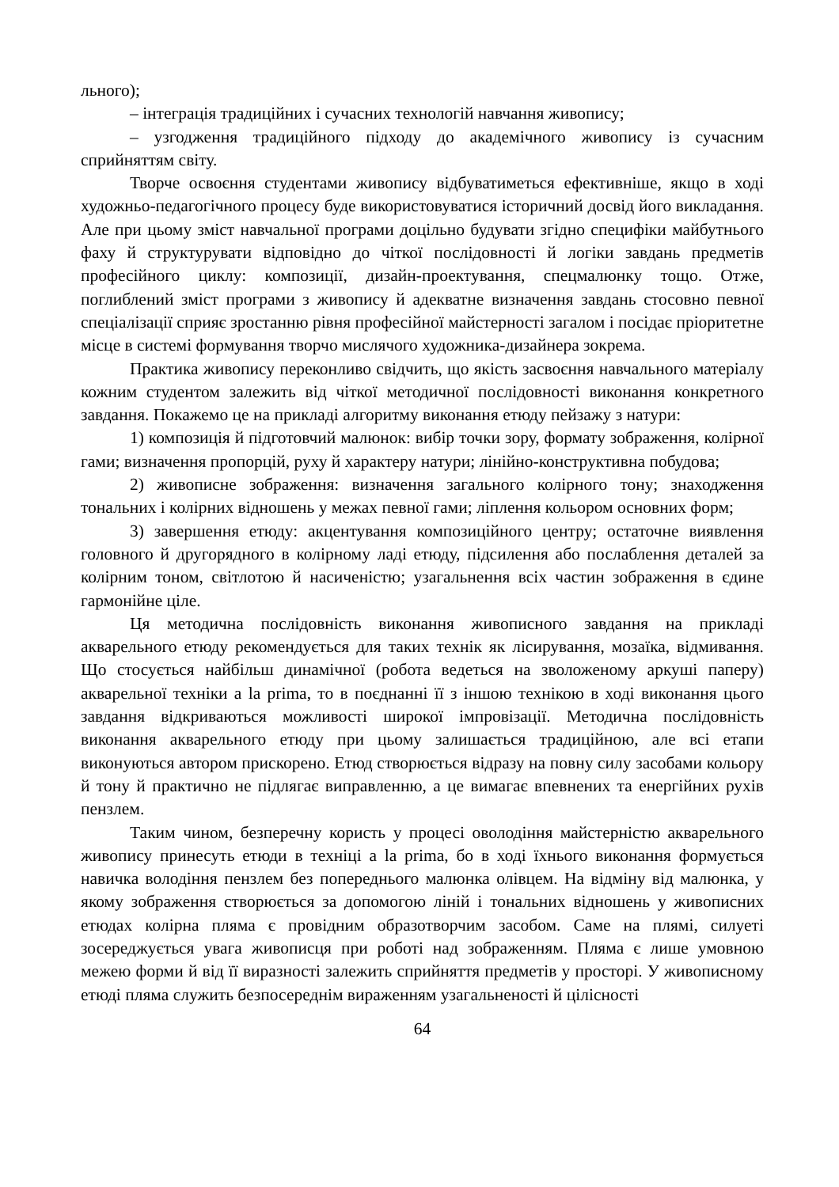льного);
– інтеграція традиційних і сучасних технологій навчання живопису;
– узгодження традиційного підходу до академічного живопису із сучасним сприйняттям світу.
Творче освоєння студентами живопису відбуватиметься ефективніше, якщо в ході художньо-педагогічного процесу буде використовуватися історичний досвід його викладання. Але при цьому зміст навчальної програми доцільно будувати згідно специфіки майбутнього фаху й структурувати відповідно до чіткої послідовності й логіки завдань предметів професійного циклу: композиції, дизайн-проектування, спецмалюнку тощо. Отже, поглиблений зміст програми з живопису й адекватне визначення завдань стосовно певної спеціалізації сприяє зростанню рівня професійної майстерності загалом і посідає пріоритетне місце в системі формування творчо мислячого художника-дизайнера зокрема.
Практика живопису переконливо свідчить, що якість засвоєння навчального матеріалу кожним студентом залежить від чіткої методичної послідовності виконання конкретного завдання. Покажемо це на прикладі алгоритму виконання етюду пейзажу з натури:
1) композиція й підготовчий малюнок: вибір точки зору, формату зображення, колірної гами; визначення пропорцій, руху й характеру натури; лінійно-конструктивна побудова;
2) живописне зображення: визначення загального колірного тону; знаходження тональних і колірних відношень у межах певної гами; ліплення кольором основних форм;
3) завершення етюду: акцентування композиційного центру; остаточне виявлення головного й другорядного в колірному ладі етюду, підсилення або послаблення деталей за колірним тоном, світлотою й насиченістю; узагальнення всіх частин зображення в єдине гармонійне ціле.
Ця методична послідовність виконання живописного завдання на прикладі акварельного етюду рекомендується для таких технік як лісирування, мозаїка, відмивання. Що стосується найбільш динамічної (робота ведеться на зволоженому аркуші паперу) акварельної техніки a la prima, то в поєднанні її з іншою технікою в ході виконання цього завдання відкриваються можливості широкої імпровізації. Методична послідовність виконання акварельного етюду при цьому залишається традиційною, але всі етапи виконуються автором прискорено. Етюд створюється відразу на повну силу засобами кольору й тону й практично не підлягає виправленню, а це вимагає впевнених та енергійних рухів пензлем.
Таким чином, безперечну користь у процесі оволодіння майстерністю акварельного живопису принесуть етюди в техніці a la prima, бо в ході їхнього виконання формується навичка володіння пензлем без попереднього малюнка олівцем. На відміну від малюнка, у якому зображення створюється за допомогою ліній і тональних відношень у живописних етюдах колірна пляма є провідним образотворчим засобом. Саме на плямі, силуеті зосереджується увага живописця при роботі над зображенням. Пляма є лише умовною межею форми й від її виразності залежить сприйняття предметів у просторі. У живописному етюді пляма служить безпосереднім вираженням узагальненості й цілісності
64